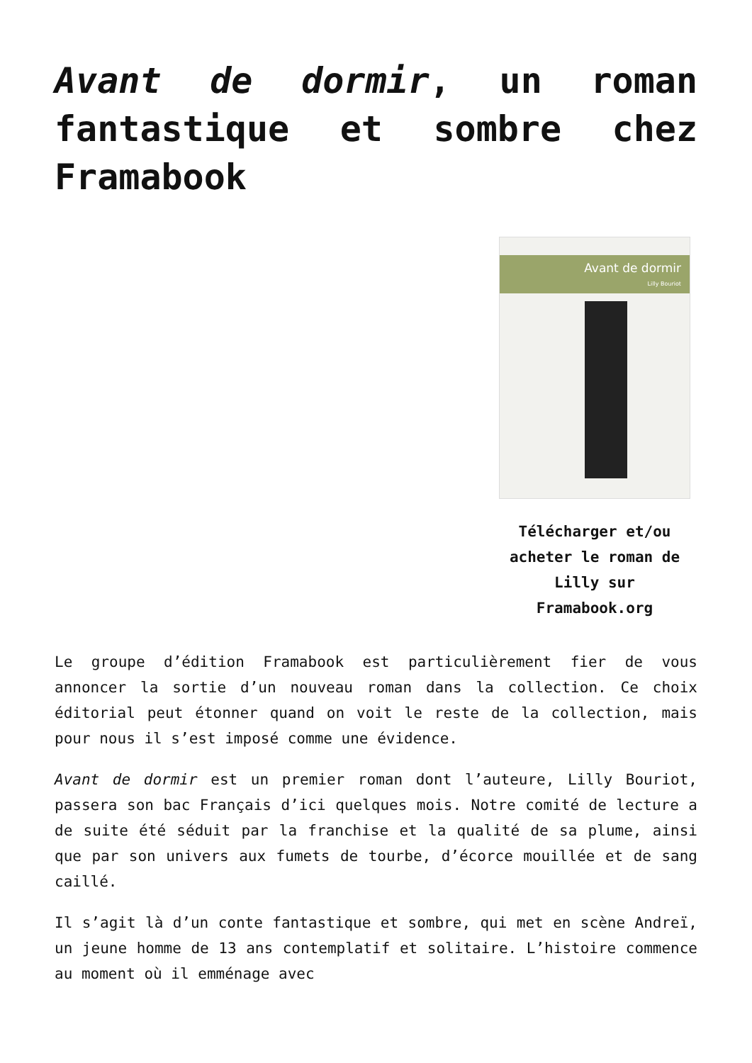Avant de dormir, un roman fantastique et sombre chez Framabook
Avant de dormir
Lilly Bouriot
Télécharger et/ou acheter le roman de Lilly sur Framabook.org
Le groupe d’édition Framabook est particulièrement fier de vous annoncer la sortie d’un nouveau roman dans la collection. Ce choix éditorial peut étonner quand on voit le reste de la collection, mais pour nous il s’est imposé comme une évidence.
Avant de dormir est un premier roman dont l’auteure, Lilly Bouriot, passera son bac Français d’ici quelques mois. Notre comité de lecture a de suite été séduit par la franchise et la qualité de sa plume, ainsi que par son univers aux fumets de tourbe, d’écorce mouillée et de sang caillé.
Il s’agit là d’un conte fantastique et sombre, qui met en scène Andreï, un jeune homme de 13 ans contemplatif et solitaire. L’histoire commence au moment où il emménage avec